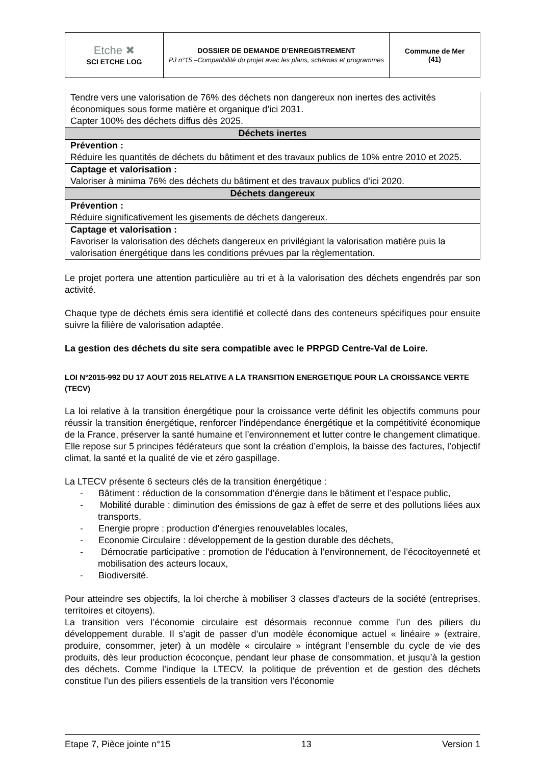| Etche ✖ SCI ETCHE LOG | DOSSIER DE DEMANDE D’ENREGISTREMENT PJ n°15 –Compatibilité du projet avec les plans, schémas et programmes | Commune de Mer (41) |
| Tendre vers une valorisation de 76% des déchets non dangereux non inertes des activités économiques sous forme matière et organique d’ici 2031. Capter 100% des déchets diffus dès 2025. |
| Déchets inertes |
| Prévention : Réduire les quantités de déchets du bâtiment et des travaux publics de 10% entre 2010 et 2025. |
| Captage et valorisation : Valoriser à minima 76% des déchets du bâtiment et des travaux publics d’ici 2020. |
| Déchets dangereux |
| Prévention : Réduire significativement les gisements de déchets dangereux. |
| Captage et valorisation : Favoriser la valorisation des déchets dangereux en privilégiant la valorisation matière puis la valorisation énergétique dans les conditions prévues par la règlementation. |
Le projet portera une attention particulière au tri et à la valorisation des déchets engendrés par son activité.
Chaque type de déchets émis sera identifié et collecté dans des conteneurs spécifiques pour ensuite suivre la filière de valorisation adaptée.
La gestion des déchets du site sera compatible avec le PRPGD Centre-Val de Loire.
LOI N°2015-992 DU 17 AOUT 2015 RELATIVE A LA TRANSITION ENERGETIQUE POUR LA CROISSANCE VERTE (TECV)
La loi relative à la transition énergétique pour la croissance verte définit les objectifs communs pour réussir la transition énergétique, renforcer l’indépendance énergétique et la compétitivité économique de la France, préserver la santé humaine et l’environnement et lutter contre le changement climatique. Elle repose sur 5 principes fédérateurs que sont la création d’emplois, la baisse des factures, l’objectif climat, la santé et la qualité de vie et zéro gaspillage.
La LTECV présente 6 secteurs clés de la transition énergétique :
- Bâtiment : réduction de la consommation d’énergie dans le bâtiment et l’espace public,
- Mobilité durable : diminution des émissions de gaz à effet de serre et des pollutions liées aux transports,
- Energie propre : production d’énergies renouvelables locales,
- Economie Circulaire : développement de la gestion durable des déchets,
- Démocratie participative : promotion de l’éducation à l’environnement, de l’écocitoyenneté et mobilisation des acteurs locaux,
- Biodiversité.
Pour atteindre ses objectifs, la loi cherche à mobiliser 3 classes d'acteurs de la société (entreprises, territoires et citoyens).
La transition vers l’économie circulaire est désormais reconnue comme l’un des piliers du développement durable. Il s’agit de passer d’un modèle économique actuel « linéaire » (extraire, produire, consommer, jeter) à un modèle « circulaire » intégrant l’ensemble du cycle de vie des produits, dès leur production écoconçue, pendant leur phase de consommation, et jusqu’à la gestion des déchets. Comme l’indique la LTECV, la politique de prévention et de gestion des déchets constitue l’un des piliers essentiels de la transition vers l’économie
Etape 7, Pièce jointe n°15 13 Version 1